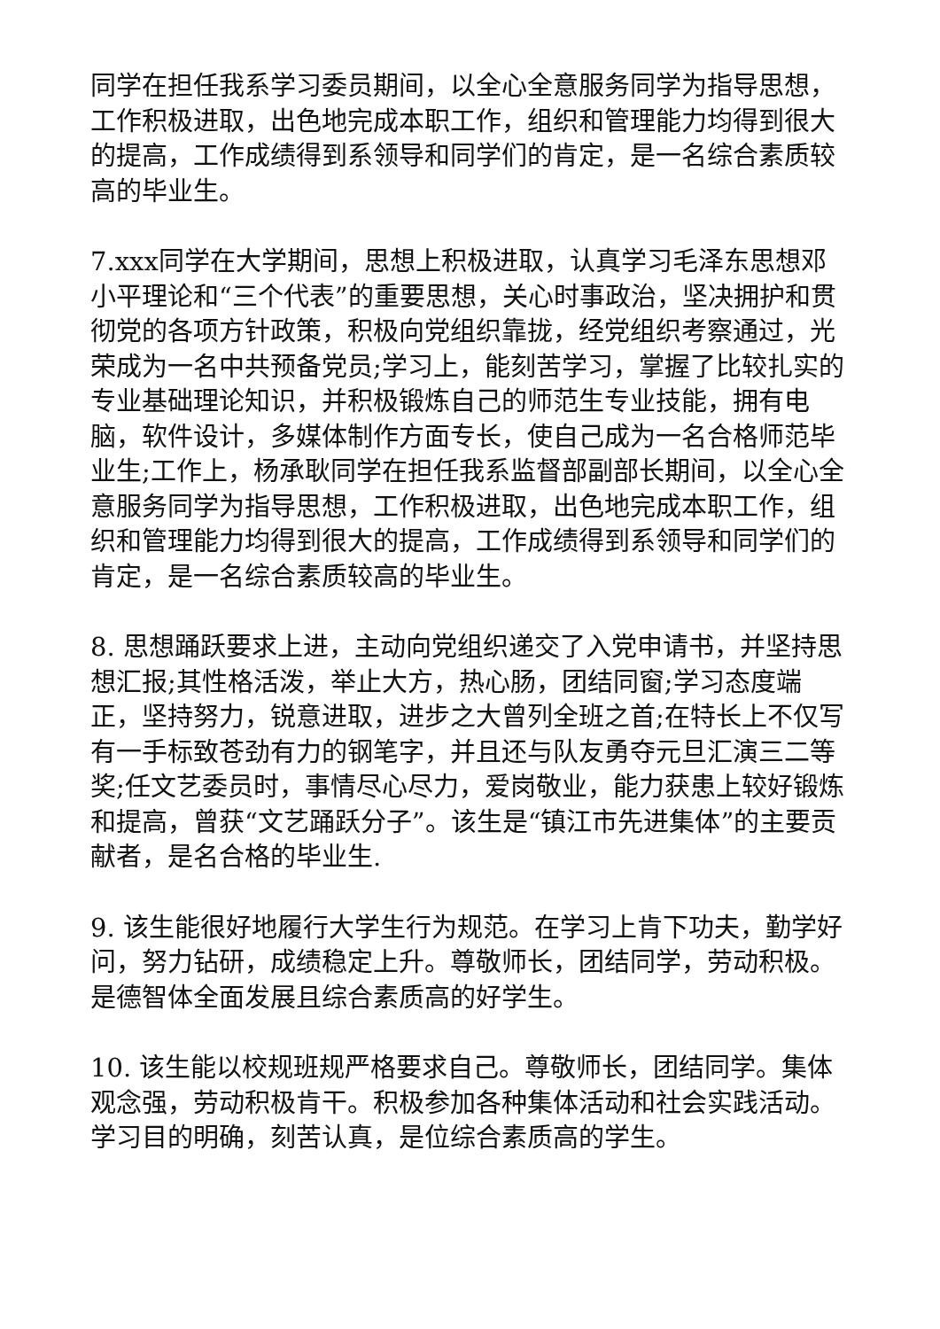同学在担任我系学习委员期间，以全心全意服务同学为指导思想，工作积极进取，出色地完成本职工作，组织和管理能力均得到很大的提高，工作成绩得到系领导和同学们的肯定，是一名综合素质较高的毕业生。
7.xxx同学在大学期间，思想上积极进取，认真学习毛泽东思想邓小平理论和“三个代表”的重要思想，关心时事政治，坚决拥护和贯彻党的各项方针政策，积极向党组织靠拢，经党组织考察通过，光荣成为一名中共预备党员;学习上，能刻苦学习，掌握了比较扎实的专业基础理论知识，并积极锻炼自己的师范生专业技能，拥有电脑，软件设计，多媒体制作方面专长，使自己成为一名合格师范毕业生;工作上，杨承耿同学在担任我系监督部副部长期间，以全心全意服务同学为指导思想，工作积极进取，出色地完成本职工作，组织和管理能力均得到很大的提高，工作成绩得到系领导和同学们的肯定，是一名综合素质较高的毕业生。
8. 思想踊跃要求上进，主动向党组织递交了入党申请书，并坚持思想汇报;其性格活泼，举止大方，热心肠，团结同窗;学习态度端正，坚持努力，锐意进取，进步之大曾列全班之首;在特长上不仅写有一手标致苍劲有力的钢笔字，并且还与队友勇夺元旦汇演三二等奖;任文艺委员时，事情尽心尽力，爱岗敬业，能力获患上较好锻炼和提高，曾获“文艺踊跃分子”。该生是“镇江市先进集体”的主要贡献者，是名合格的毕业生.
9. 该生能很好地履行大学生行为规范。在学习上肯下功夫，勤学好问，努力钻研，成绩稳定上升。尊敬师长，团结同学，劳动积极。是德智体全面发展且综合素质高的好学生。
10. 该生能以校规班规严格要求自己。尊敬师长，团结同学。集体观念强，劳动积极肯干。积极参加各种集体活动和社会实践活动。学习目的明确，刻苦认真，是位综合素质高的学生。